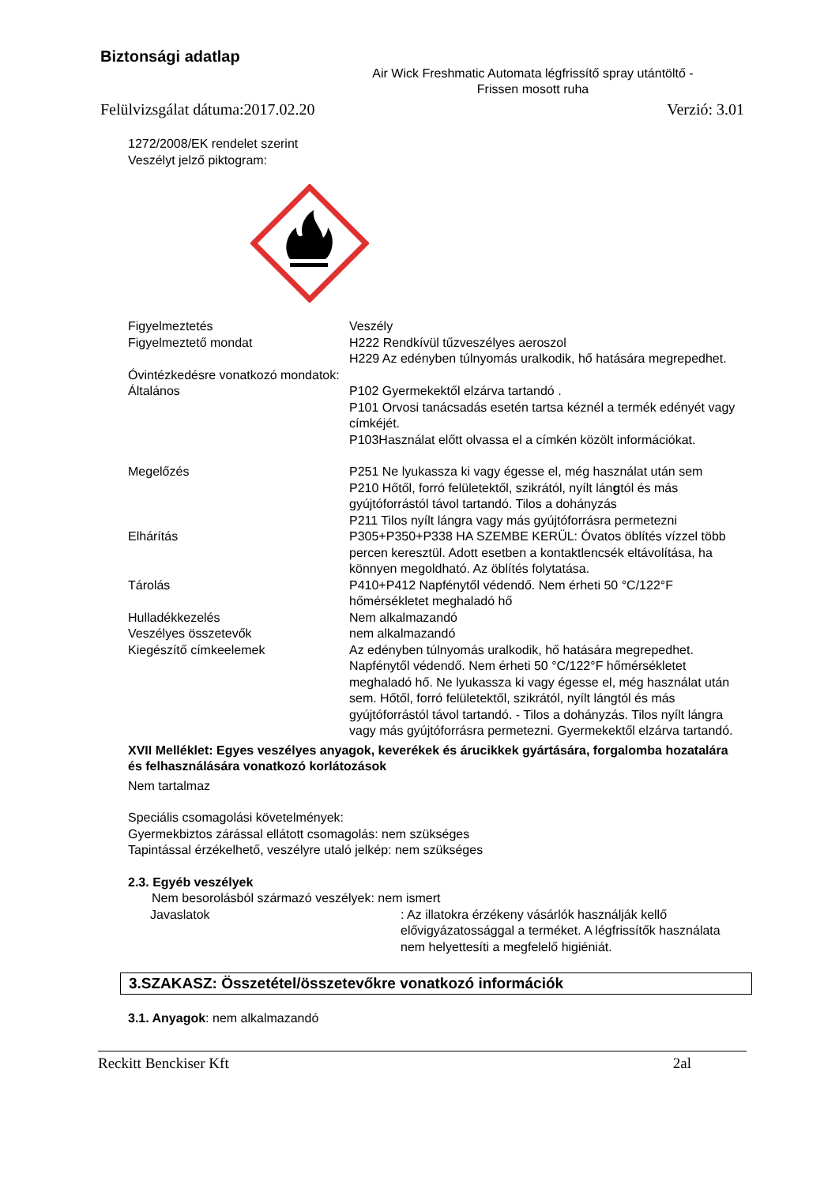Biztonsági adatlap
Air Wick Freshmatic Automata légfrissítő spray utántöltő -
Frissen mosott ruha
Felülvizsgálat dátuma:2017.02.20 Verzió: 3.01
1272/2008/EK rendelet szerint
Veszélyt jelző piktogram:
Figyelmeztetés Veszély
Figyelmeztető mondat H222 Rendkívül tűzveszélyes aeroszol
H229 Az edényben túlnyomás uralkodik, hő hatására megrepedhet.
Óvintézkedésre vonatkozó mondatok:
Általános P102 Gyermekektől elzárva tartandó .
P101 Orvosi tanácsadás esetén tartsa kéznél a termék edényét vagy címkéjét.
P103Használat előtt olvassa el a címkén közölt információkat.
Megelőzés P251 Ne lyukassza ki vagy égesse el, még használat után sem
P210 Hőtől, forró felületektől, szikrától, nyílt lángtól és más gyújtóforrástól távol tartandó. Tilos a dohányzás
P211 Tilos nyílt lángra vagy más gyújtóforrásra permetezni
Elhárítás P305+P350+P338 HA SZEMBE KERÜL: Óvatos öblítés vízzel több percen keresztül. Adott esetben a kontaktlencsék eltávolítása, ha könnyen megoldható. Az öblítés folytatása.
Tárolás P410+P412 Napfénytől védendő. Nem érheti 50 °C/122°F hőmérsékletet meghaladó hő
Hulladékkezelés Nem alkalmazandó
Veszélyes összetevők nem alkalmazandó
Kiegészítő címkeelemek Az edényben túlnyomás uralkodik, hő hatására megrepedhet. Napfénytől védendő. Nem érheti 50 °C/122°F hőmérsékletet meghaladó hő. Ne lyukassza ki vagy égesse el, még használat után sem. Hőtől, forró felületektől, szikrától, nyílt lángtól és más gyújtóforrástól távol tartandó. - Tilos a dohányzás. Tilos nyílt lángra vagy más gyújtóforrásra permetezni. Gyermekektől elzárva tartandó.
XVII Melléklet: Egyes veszélyes anyagok, keverékek és árucikkek gyártására, forgalomba hozatalára és felhasználására vonatkozó korlátozások
Nem tartalmaz
Speciális csomagolási követelmények:
Gyermekbiztos zárással ellátott csomagolás: nem szükséges
Tapintással érzékelhető, veszélyre utaló jelkép: nem szükséges
2.3. Egyéb veszélyek
Nem besorolásból származó veszélyek: nem ismert
Javaslatok: Az illatokra érzékeny vásárlók használják kellő elővigyázatossággal a terméket. A légfrissítők használata nem helyettesíti a megfelelő higiéniát.
3.SZAKASZ: Összetétel/összetevőkre vonatkozó információk
3.1. Anyagok: nem alkalmazandó
Reckitt Benckiser Kft 2al